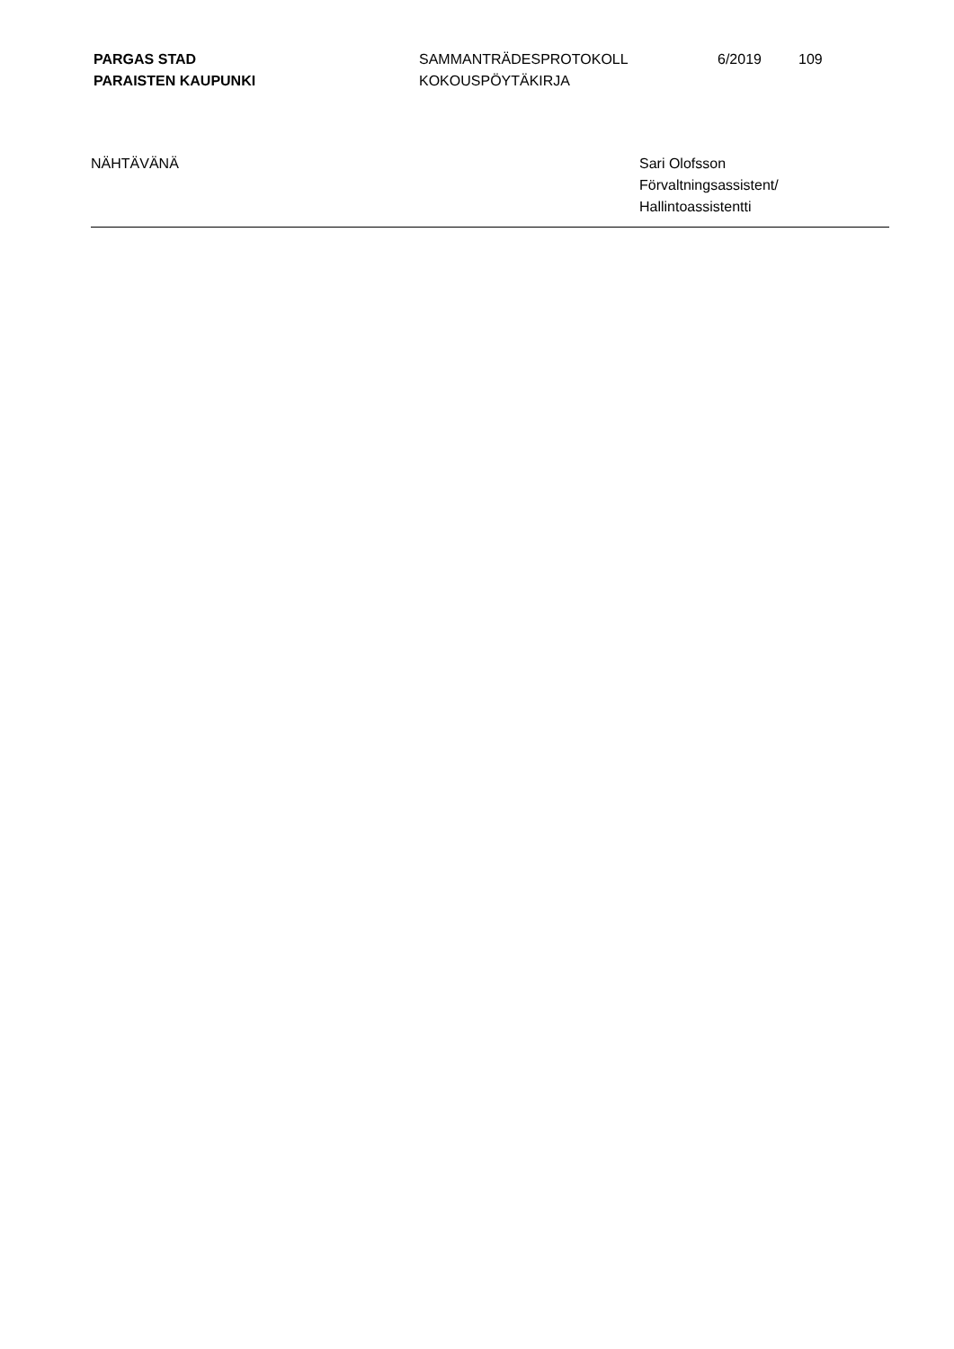PARGAS STAD
PARAISTEN KAUPUNKI
SAMMANTRÄDESPROTOKOLL
KOKOUSPÖYTÄKIRJA
6/2019 109
NÄHTÄVÄNÄ Sari Olofsson
Förvaltningsassistent/
Hallintoassistentti